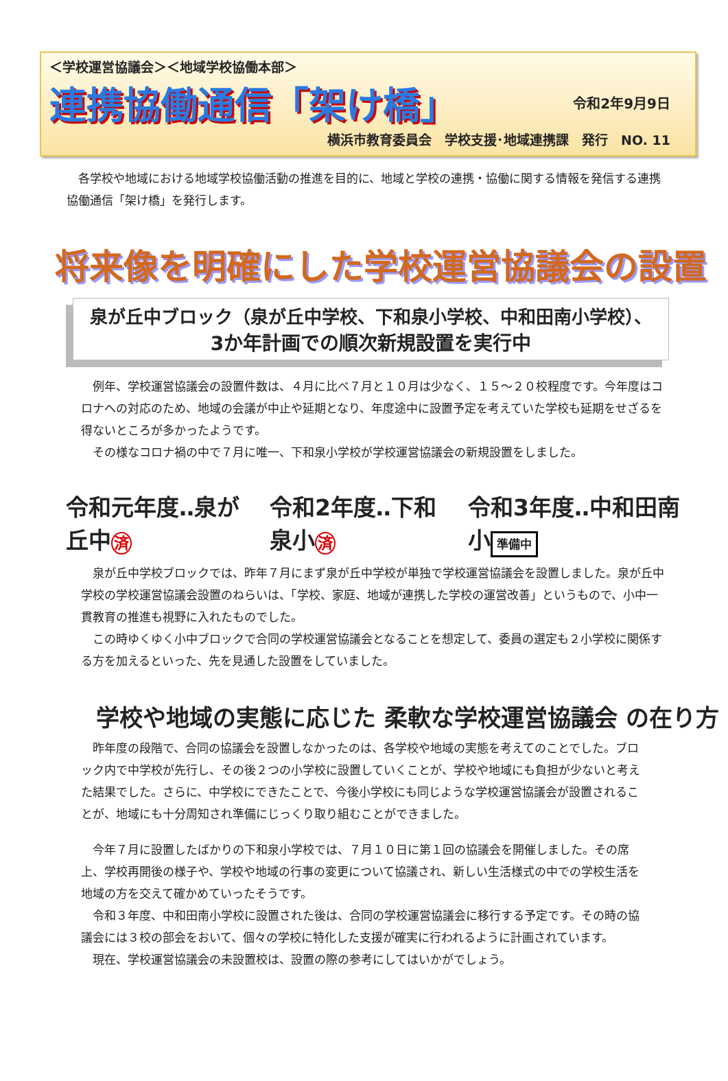＜学校運営協議会＞＜地域学校協働本部＞
連携協働通信「架け橋」
令和2年9月9日
横浜市教育委員会　学校支援･地域連携課　発行　NO. 11
各学校や地域における地域学校協働活動の推進を目的に、地域と学校の連携・協働に関する情報を発信する連携協働通信「架け橋」を発行します。
将来像を明確にした学校運営協議会の設置
泉が丘中ブロック（泉が丘中学校、下和泉小学校、中和田南小学校）、
3か年計画での順次新規設置を実行中
例年、学校運営協議会の設置件数は、４月に比べ７月と１０月は少なく、１５～２０校程度です。今年度はコロナへの対応のため、地域の会議が中止や延期となり、年度途中に設置予定を考えていた学校も延期をせざるを得ないところが多かったようです。
その様なコロナ禍の中で７月に唯一、下和泉小学校が学校運営協議会の新規設置をしました。
令和元年度‥泉が丘中済 令和2年度‥下和泉小済 令和3年度‥中和田南小 準備中
泉が丘中学校ブロックでは、昨年７月にまず泉が丘中学校が単独で学校運営協議会を設置しました。泉が丘中学校の学校運営協議会設置のねらいは、「学校、家庭、地域が連携した学校の運営改善」というもので、小中一貫教育の推進も視野に入れたものでした。
この時ゆくゆく小中ブロックで合同の学校運営協議会となることを想定して、委員の選定も２小学校に関係する方を加えるといった、先を見通した設置をしていました。
学校や地域の実態に応じた 柔軟な学校運営協議会 の在り方
昨年度の段階で、合同の協議会を設置しなかったのは、各学校や地域の実態を考えてのことでした。ブロック内で中学校が先行し、その後２つの小学校に設置していくことが、学校や地域にも負担が少ないと考えた結果でした。さらに、中学校にできたことで、今後小学校にも同じような学校運営協議会が設置されることが、地域にも十分周知され準備にじっくり取り組むことができました。
今年７月に設置したばかりの下和泉小学校では、７月１０日に第１回の協議会を開催しました。その席上、学校再開後の様子や、学校や地域の行事の変更について協議され、新しい生活様式の中での学校生活を地域の方を交えて確かめていったそうです。
令和３年度、中和田南小学校に設置された後は、合同の学校運営協議会に移行する予定です。その時の協議会には３校の部会をおいて、個々の学校に特化した支援が確実に行われるように計画されています。
現在、学校運営協議会の未設置校は、設置の際の参考にしてはいかがでしょう。